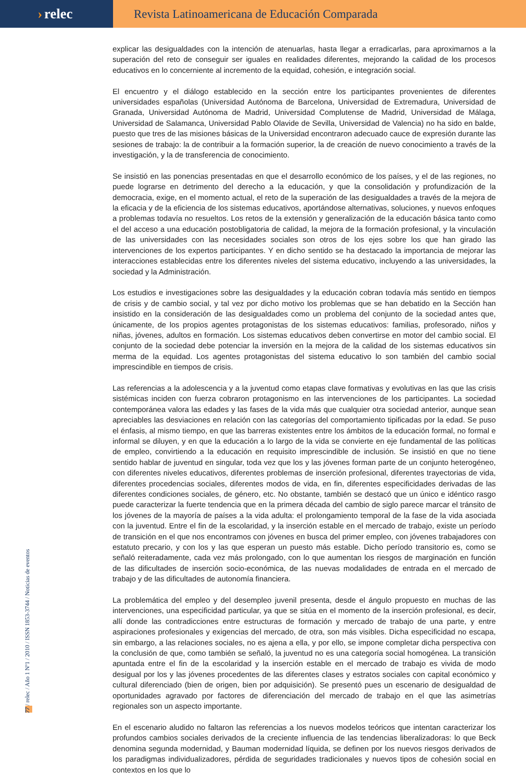› relec
Revista Latinoamericana de Educación Comparada
explicar las desigualdades con la intención de atenuarlas, hasta llegar a erradicarlas, para aproximarnos a la superación del reto de conseguir ser iguales en realidades diferentes, mejorando la calidad de los procesos educativos en lo concerniente al incremento de la equidad, cohesión, e integración social.
El encuentro y el diálogo establecido en la sección entre los participantes provenientes de diferentes universidades españolas (Universidad Autónoma de Barcelona, Universidad de Extremadura, Universidad de Granada, Universidad Autónoma de Madrid, Universidad Complutense de Madrid, Universidad de Málaga, Universidad de Salamanca, Universidad Pablo Olavide de Sevilla, Universidad de Valencia) no ha sido en balde, puesto que tres de las misiones básicas de la Universidad encontraron adecuado cauce de expresión durante las sesiones de trabajo: la de contribuir a la formación superior, la de creación de nuevo conocimiento a través de la investigación, y la de transferencia de conocimiento.
Se insistió en las ponencias presentadas en que el desarrollo económico de los países, y el de las regiones, no puede lograrse en detrimento del derecho a la educación, y que la consolidación y profundización de la democracia, exige, en el momento actual, el reto de la superación de las desigualdades a través de la mejora de la eficacia y de la eficiencia de los sistemas educativos, aportándose alternativas, soluciones, y nuevos enfoques a problemas todavía no resueltos. Los retos de la extensión y generalización de la educación básica tanto como el del acceso a una educación postobligatoria de calidad, la mejora de la formación profesional, y la vinculación de las universidades con las necesidades sociales son otros de los ejes sobre los que han girado las intervenciones de los expertos participantes. Y en dicho sentido se ha destacado la importancia de mejorar las interacciones establecidas entre los diferentes niveles del sistema educativo, incluyendo a las universidades, la sociedad y la Administración.
Los estudios e investigaciones sobre las desigualdades y la educación cobran todavía más sentido en tiempos de crisis y de cambio social, y tal vez por dicho motivo los problemas que se han debatido en la Sección han insistido en la consideración de las desigualdades como un problema del conjunto de la sociedad antes que, únicamente, de los propios agentes protagonistas de los sistemas educativos: familias, profesorado, niños y niñas, jóvenes, adultos en formación. Los sistemas educativos deben convertirse en motor del cambio social. El conjunto de la sociedad debe potenciar la inversión en la mejora de la calidad de los sistemas educativos sin merma de la equidad. Los agentes protagonistas del sistema educativo lo son también del cambio social imprescindible en tiempos de crisis.
Las referencias a la adolescencia y a la juventud como etapas clave formativas y evolutivas en las que las crisis sistémicas inciden con fuerza cobraron protagonismo en las intervenciones de los participantes. La sociedad contemporánea valora las edades y las fases de la vida más que cualquier otra sociedad anterior, aunque sean apreciables las desviaciones en relación con las categorías del comportamiento tipificadas por la edad. Se puso el énfasis, al mismo tiempo, en que las barreras existentes entre los ámbitos de la educación formal, no formal e informal se diluyen, y en que la educación a lo largo de la vida se convierte en eje fundamental de las políticas de empleo, convirtiendo a la educación en requisito imprescindible de inclusión. Se insistió en que no tiene sentido hablar de juventud en singular, toda vez que los y las jóvenes forman parte de un conjunto heterogéneo, con diferentes niveles educativos, diferentes problemas de inserción profesional, diferentes trayectorias de vida, diferentes procedencias sociales, diferentes modos de vida, en fin, diferentes especificidades derivadas de las diferentes condiciones sociales, de género, etc. No obstante, también se destacó que un único e idéntico rasgo puede caracterizar la fuerte tendencia que en la primera década del cambio de siglo parece marcar el tránsito de los jóvenes de la mayoría de países a la vida adulta: el prolongamiento temporal de la fase de la vida asociada con la juventud. Entre el fin de la escolaridad, y la inserción estable en el mercado de trabajo, existe un período de transición en el que nos encontramos con jóvenes en busca del primer empleo, con jóvenes trabajadores con estatuto precario, y con los y las que esperan un puesto más estable. Dicho período transitorio es, como se señaló reiteradamente, cada vez más prolongado, con lo que aumentan los riesgos de marginación en función de las dificultades de inserción socio-económica, de las nuevas modalidades de entrada en el mercado de trabajo y de las dificultades de autonomía financiera.
La problemática del empleo y del desempleo juvenil presenta, desde el ángulo propuesto en muchas de las intervenciones, una especificidad particular, ya que se sitúa en el momento de la inserción profesional, es decir, allí donde las contradicciones entre estructuras de formación y mercado de trabajo de una parte, y entre aspiraciones profesionales y exigencias del mercado, de otra, son más visibles. Dicha especificidad no escapa, sin embargo, a las relaciones sociales, no es ajena a ella, y por ello, se impone completar dicha perspectiva con la conclusión de que, como también se señaló, la juventud no es una categoría social homogénea. La transición apuntada entre el fin de la escolaridad y la inserción estable en el mercado de trabajo es vivida de modo desigual por los y las jóvenes procedentes de las diferentes clases y estratos sociales con capital económico y cultural diferenciado (bien de origen, bien por adquisición). Se presentó pues un escenario de desigualdad de oportunidades agravado por factores de diferenciación del mercado de trabajo en el que las asimetrías regionales son un aspecto importante.
En el escenario aludido no faltaron las referencias a los nuevos modelos teóricos que intentan caracterizar los profundos cambios sociales derivados de la creciente influencia de las tendencias liberalizadoras: lo que Beck denomina segunda modernidad, y Bauman modernidad líquida, se definen por los nuevos riesgos derivados de los paradigmas individualizadores, pérdida de seguridades tradicionales y nuevos tipos de cohesión social en contextos en los que lo
77 / relec / Año 1 Nº1 / 2010 / ISSN 1853-3744 / Noticias de eventos